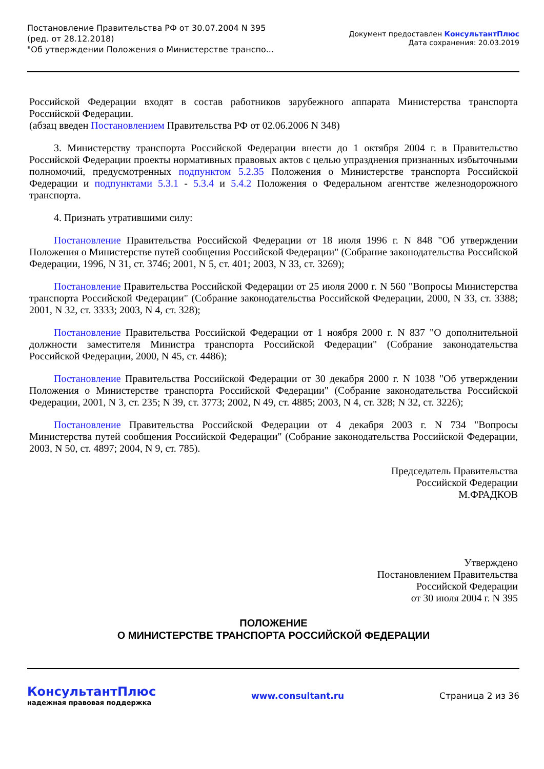Постановление Правительства РФ от 30.07.2004 N 395
(ред. от 28.12.2018)
"Об утверждении Положения о Министерстве транспо...
Документ предоставлен КонсультантПлюс
Дата сохранения: 20.03.2019
Российской Федерации входят в состав работников зарубежного аппарата Министерства транспорта Российской Федерации.
(абзац введен Постановлением Правительства РФ от 02.06.2006 N 348)
3. Министерству транспорта Российской Федерации внести до 1 октября 2004 г. в Правительство Российской Федерации проекты нормативных правовых актов с целью упразднения признанных избыточными полномочий, предусмотренных подпунктом 5.2.35 Положения о Министерстве транспорта Российской Федерации и подпунктами 5.3.1 - 5.3.4 и 5.4.2 Положения о Федеральном агентстве железнодорожного транспорта.
4. Признать утратившими силу:
Постановление Правительства Российской Федерации от 18 июля 1996 г. N 848 "Об утверждении Положения о Министерстве путей сообщения Российской Федерации" (Собрание законодательства Российской Федерации, 1996, N 31, ст. 3746; 2001, N 5, ст. 401; 2003, N 33, ст. 3269);
Постановление Правительства Российской Федерации от 25 июля 2000 г. N 560 "Вопросы Министерства транспорта Российской Федерации" (Собрание законодательства Российской Федерации, 2000, N 33, ст. 3388; 2001, N 32, ст. 3333; 2003, N 4, ст. 328);
Постановление Правительства Российской Федерации от 1 ноября 2000 г. N 837 "О дополнительной должности заместителя Министра транспорта Российской Федерации" (Собрание законодательства Российской Федерации, 2000, N 45, ст. 4486);
Постановление Правительства Российской Федерации от 30 декабря 2000 г. N 1038 "Об утверждении Положения о Министерстве транспорта Российской Федерации" (Собрание законодательства Российской Федерации, 2001, N 3, ст. 235; N 39, ст. 3773; 2002, N 49, ст. 4885; 2003, N 4, ст. 328; N 32, ст. 3226);
Постановление Правительства Российской Федерации от 4 декабря 2003 г. N 734 "Вопросы Министерства путей сообщения Российской Федерации" (Собрание законодательства Российской Федерации, 2003, N 50, ст. 4897; 2004, N 9, ст. 785).
Председатель Правительства
Российской Федерации
М.ФРАДКОВ
Утверждено
Постановлением Правительства
Российской Федерации
от 30 июля 2004 г. N 395
ПОЛОЖЕНИЕ
О МИНИСТЕРСТВЕ ТРАНСПОРТА РОССИЙСКОЙ ФЕДЕРАЦИИ
КонсультантПлюс
надежная правовая поддержка
www.consultant.ru Страница 2 из 36